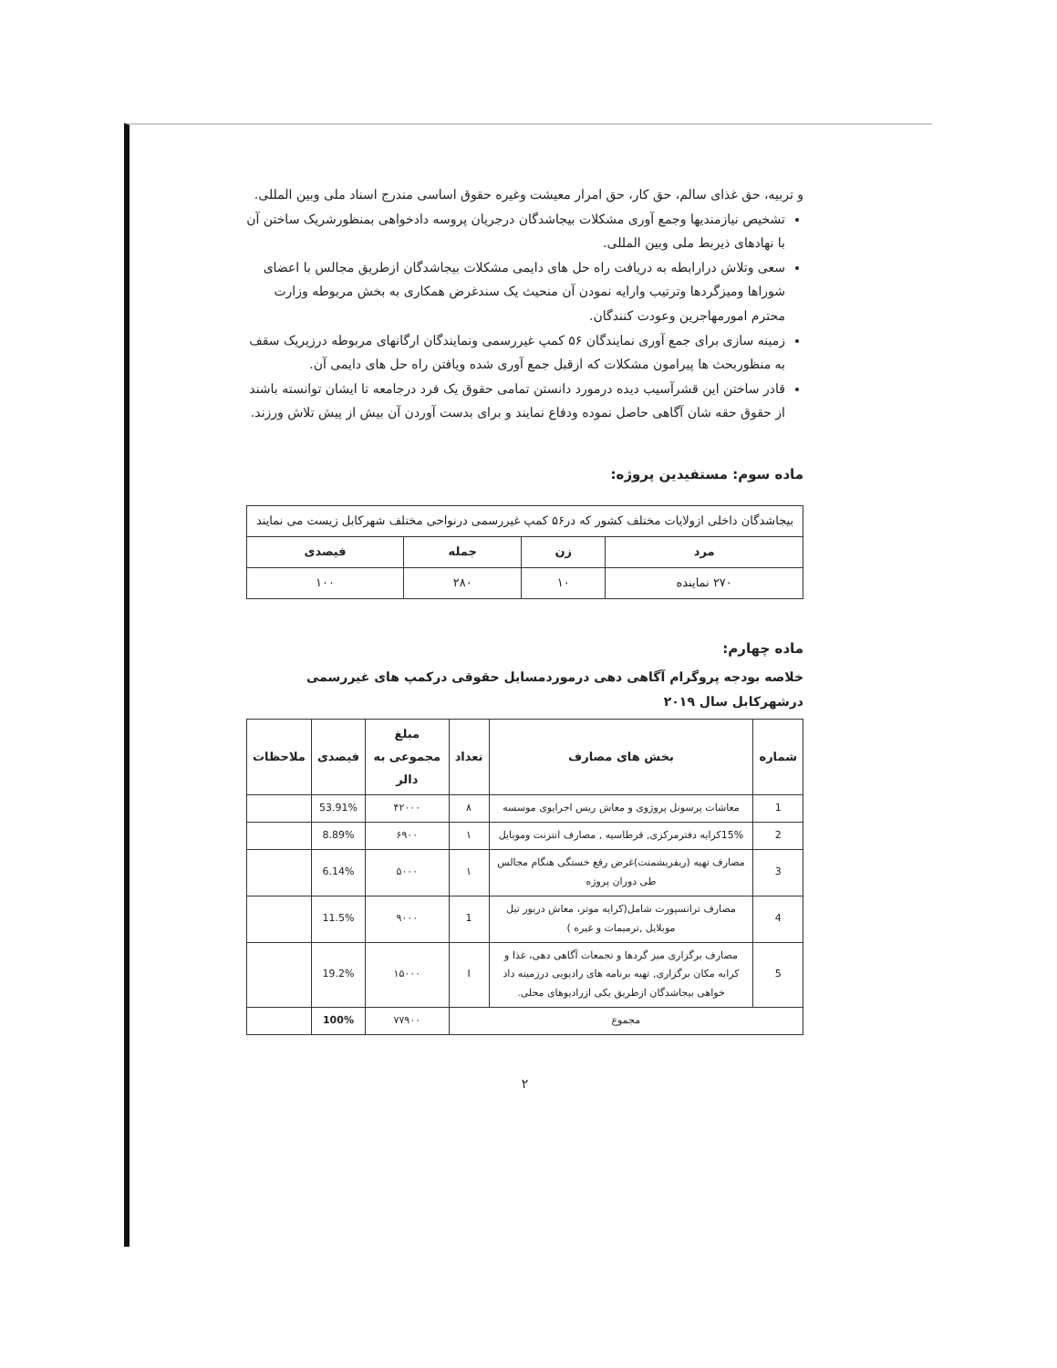و تربیه، حق غذای سالم، حق کار، حق امرار معیشت وغیره حقوق اساسی مندرج اسناد ملی وبین المللی.
تشخیص نیازمندیها وجمع آوری مشکلات بیجاشدگان درجریان پروسه دادخواهی بمنظورشریک ساختن آن با نهادهای ذیربط ملی وبین المللی.
سعی وتلاش درارابطه به دریافت راه حل های دایمی مشکلات بیجاشدگان ازطریق مجالس با اعضای شوراها ومیزگردها وترتیب وارایه نمودن آن منحیث یک سندغرض همکاری به بخش مربوطه وزارت محترم امورمهاجرین وعودت کنندگان.
زمینه سازی برای جمع آوری نمایندگان ۵۶ کمپ غیررسمی ونمایندگان ارگانهای مربوطه درزیریک سقف به منظوربحث ها پیرامون مشکلات که ازقبل جمع آوری شده ویافتن راه حل های دایمی آن.
قادر ساختن این قشرآسیب دیده درمورد دانستن تمامی حقوق یک فرد درجامعه تا ایشان توانسته باشند از حقوق حقه شان آگاهی حاصل نموده ودفاع نمایند و برای بدست آوردن آن بیش از پیش تلاش ورزند.
ماده سوم: مستفیدین پروژه:
| بیجاشدگان داخلی ازولایات مختلف کشور که در۵۶ کمپ غیررسمی درنواحی مختلف شهرکابل زیست می نمایند | | | |
| مرد | زن | جمله | فیصدی |
| ۲۷۰ نماینده | ۱۰ | ۲۸۰ | ۱۰۰ |
ماده چهارم:
خلاصه بودجه پروگرام آگاهی دهی درموردمسایل حقوقی درکمپ های غیررسمی درشهرکابل سال ۲۰۱۹
| شماره | بخش های مصارف | تعداد | مبلغ مجموعی به دالر | فیصدی | ملاحظات |
| --- | --- | --- | --- | --- | --- |
| 1 | معاشات پرسونل پروژوی و معاش ریس اجرایوی موسسه | ۸ | ۴۲۰۰۰ | 53.91% | |
| 2 | 15%کرایه دفترمرکزی, قرطاسیه , مصارف انترنت وموبایل | ۱ | ۶۹۰۰ | 8.89% | |
| 3 | مصارف تهیه (ریفریشمنت)غرض رفع خستگی هنگام مجالس طی دوران پروژه | ۱ | ۵۰۰۰ | 6.14% | |
| 4 | مصارف ترانسپورت شامل(کرایه موتر، معاش دریور تیل موبلایل ,ترمیمات و غیره ) | 1 | ۹۰۰۰ | 11.5% | |
| 5 | مصارف برگزاری میز گردها و تجمعات آگاهی دهی، غذا و کرایه مکان برگزاری, تهیه برنامه های رادیویی درزمینه داد خواهی بیجاشدگان ازطریق یکی ازرادیوهای محلی. | I | ۱۵۰۰۰ | 19.2% | |
| مجموع | | | ۷۷۹۰۰ | 100% | |
۲